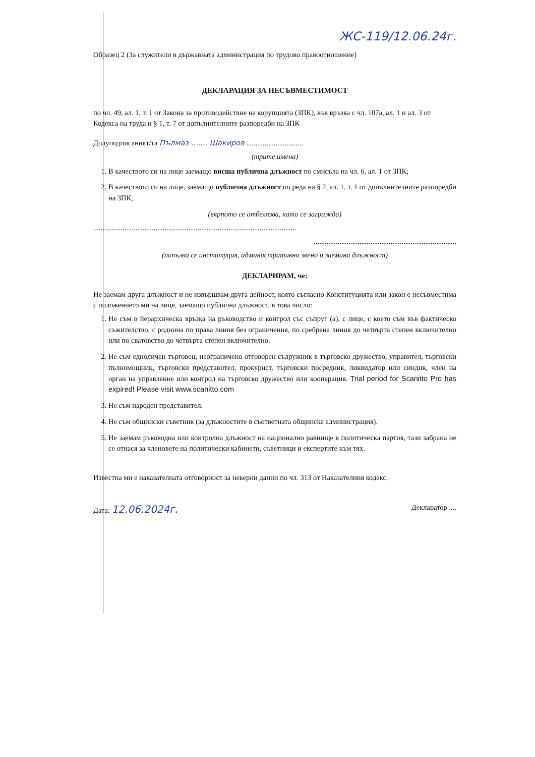ЖС-119/12.06.24г.
Образец 2 (За служители в държавната администрация по трудово правоотношение)
ДЕКЛАРАЦИЯ ЗА НЕСЪВМЕСТИМОСТ
по чл. 49, ал. 1, т. 1 от Закона за противодействие на корупцията (ЗПК), във връзка с чл. 107а, ал. 1 и ал. 3 от Кодекса на труда и § 1, т. 7 от допълнителните разпоредби на ЗПК
Долуподписаният/та Пълмаз ....... Шакиров ...............................
(трите имена)
1. В качеството си на лице заемащо висша публична длъжност по смисъла на чл. 6, ал. 1 от ЗПК;
2. В качеството си на лице, заемащо публична длъжност по реда на § 2, ал. 1, т. 1 от допълнителните разпоредби на ЗПК,
(вярното се отбелязва, като се загражда)
...............................................................................................................
..............................................................................
(попълва се институция, административно звено и заемана длъжност)
ДЕКЛАРИРАМ, че:
Не заемам друга длъжност и не извършвам друга дейност, която съгласно Конституцията или закон е несъвместима с положението ми на лице, заемащо публична длъжност, в това число:
1. Не съм в йерархическа връзка на ръководство и контрол със съпруг (а), с лице, с което съм във фактическо съжителство, с роднина по права линия без ограничения, по сребрена линия до четвърта степен включително или по сватовство до четвърта степен включително.
2. Не съм едноличен търговец, неограничено отговорен съдружник в търговско дружество, управител, търговски пълномощник, търговски представител, прокурист, търговски посредник, ликвидатор или синдик, член на орган на управление или контрол на търговско дружество или кооперация. Trial period for Scanitto Pro has expired! Please visit www.scanitto.com
3. Не съм народен представител.
4. Не съм общински съветник (за длъжностите в съответната общинска администрация).
5. Не заемам ръководна или контролна длъжност на национално равнище в политическа партия, тази забрана не се отнася за членовете на политически кабинети, съветници и експертите към тях.
Известна ми е наказателната отговорност за неверни данни по чл. 313 от Наказателния кодекс.
Дата: 12.06.2024г. Декларатор ....